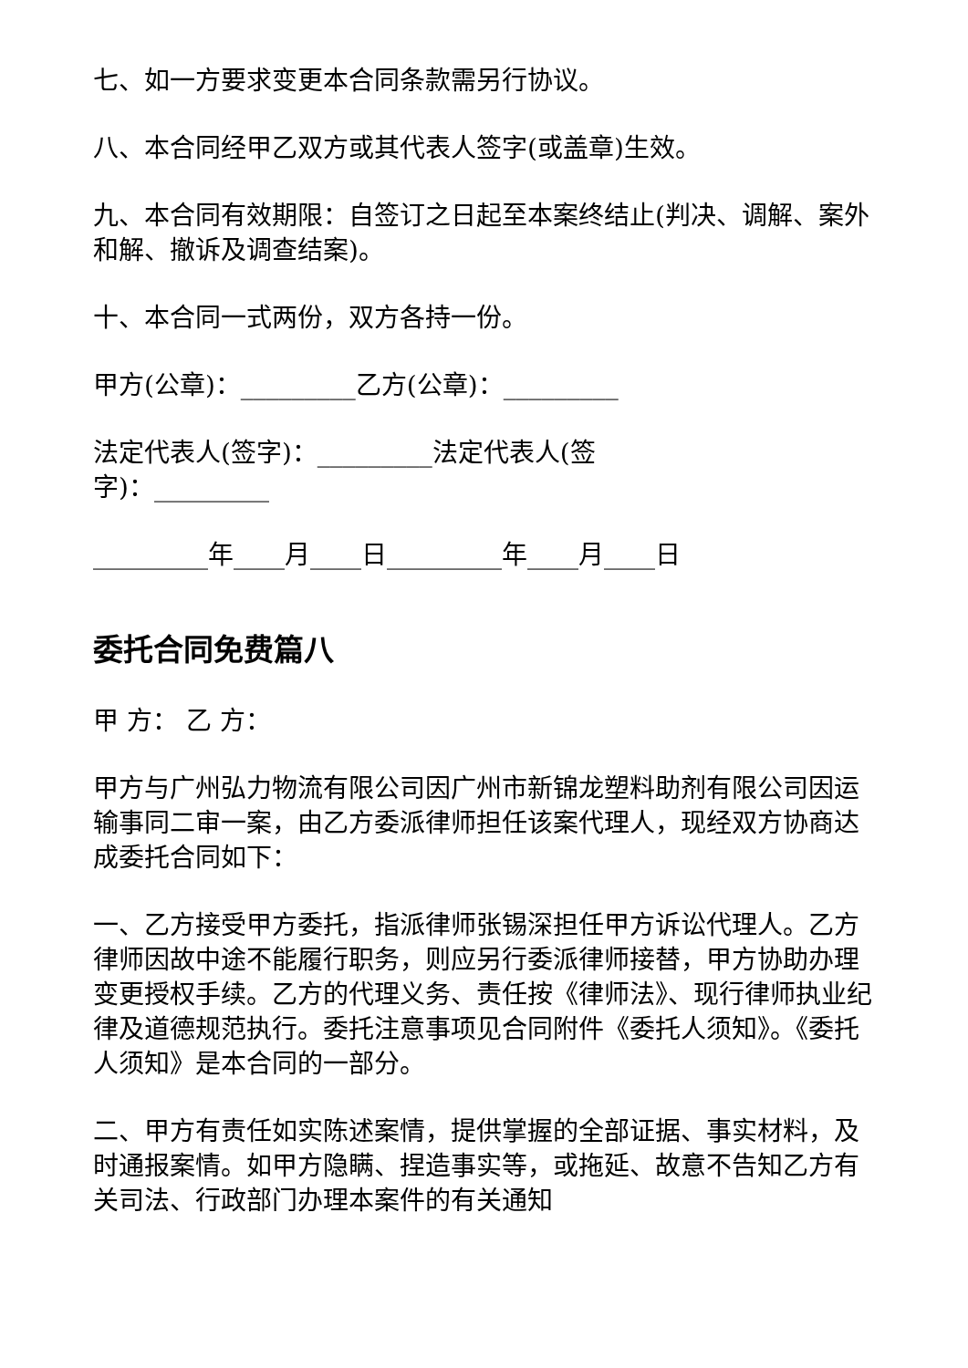七、如一方要求变更本合同条款需另行协议。
八、本合同经甲乙双方或其代表人签字(或盖章)生效。
九、本合同有效期限：自签订之日起至本案终结止(判决、调解、案外和解、撤诉及调查结案)。
十、本合同一式两份，双方各持一份。
甲方(公章)：_________乙方(公章)：_________
法定代表人(签字)：_________法定代表人(签
字)：_________
_________年____月____日_________年____月____日
委托合同免费篇八
甲 方： 乙 方：
甲方与广州弘力物流有限公司因广州市新锦龙塑料助剂有限公司因运输事同二审一案，由乙方委派律师担任该案代理人，现经双方协商达成委托合同如下：
一、乙方接受甲方委托，指派律师张锡深担任甲方诉讼代理人。乙方律师因故中途不能履行职务，则应另行委派律师接替，甲方协助办理变更授权手续。乙方的代理义务、责任按《律师法》、现行律师执业纪律及道德规范执行。委托注意事项见合同附件《委托人须知》。《委托人须知》是本合同的一部分。
二、甲方有责任如实陈述案情，提供掌握的全部证据、事实材料，及时通报案情。如甲方隐瞒、捏造事实等，或拖延、故意不告知乙方有关司法、行政部门办理本案件的有关通知